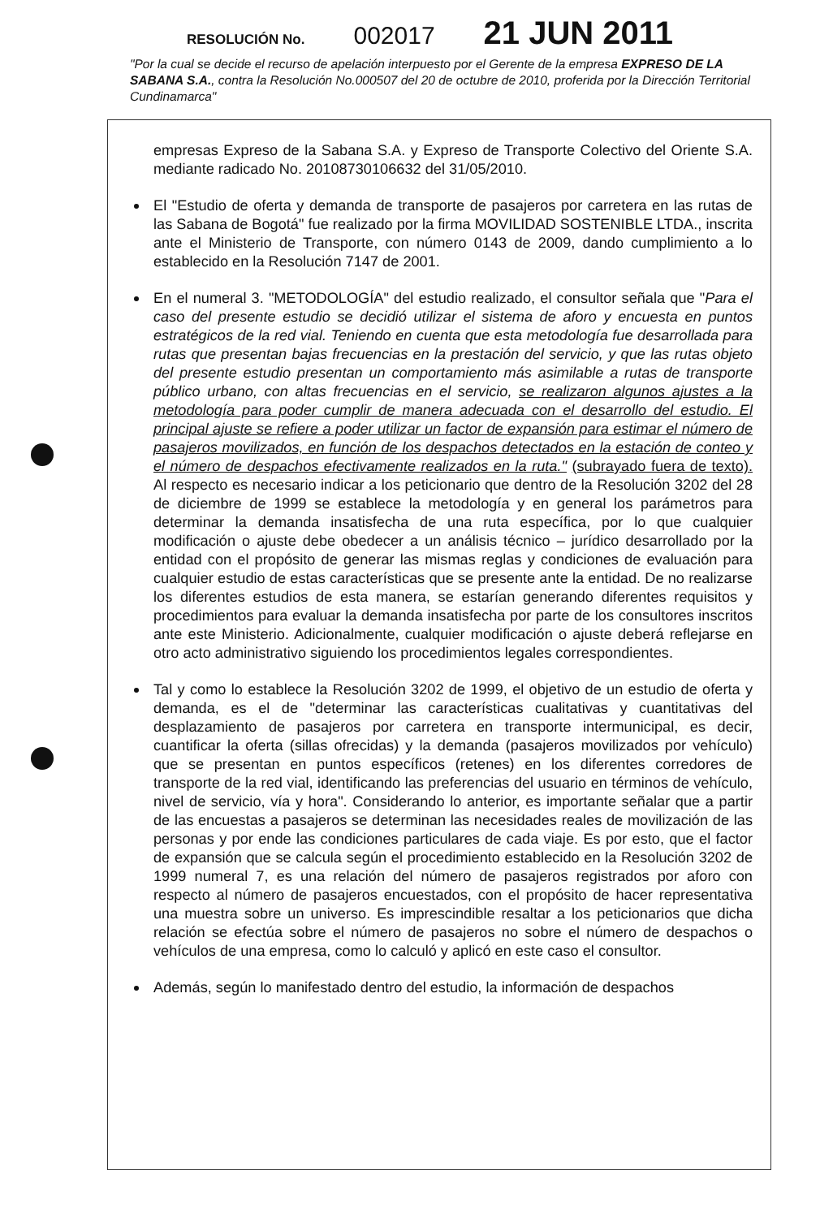RESOLUCIÓN No. 002017 21 JUN 2011
"Por la cual se decide el recurso de apelación interpuesto por el Gerente de la empresa EXPRESO DE LA SABANA S.A., contra la Resolución No.000507 del 20 de octubre de 2010, proferida por la Dirección Territorial Cundinamarca"
empresas Expreso de la Sabana S.A. y Expreso de Transporte Colectivo del Oriente S.A. mediante radicado No. 20108730106632 del 31/05/2010.
El "Estudio de oferta y demanda de transporte de pasajeros por carretera en las rutas de las Sabana de Bogotá" fue realizado por la firma MOVILIDAD SOSTENIBLE LTDA., inscrita ante el Ministerio de Transporte, con número 0143 de 2009, dando cumplimiento a lo establecido en la Resolución 7147 de 2001.
En el numeral 3. "METODOLOGÍA" del estudio realizado, el consultor señala que "Para el caso del presente estudio se decidió utilizar el sistema de aforo y encuesta en puntos estratégicos de la red vial. Teniendo en cuenta que esta metodología fue desarrollada para rutas que presentan bajas frecuencias en la prestación del servicio, y que las rutas objeto del presente estudio presentan un comportamiento más asimilable a rutas de transporte público urbano, con altas frecuencias en el servicio, se realizaron algunos ajustes a la metodología para poder cumplir de manera adecuada con el desarrollo del estudio. El principal ajuste se refiere a poder utilizar un factor de expansión para estimar el número de pasajeros movilizados, en función de los despachos detectados en la estación de conteo y el número de despachos efectivamente realizados en la ruta." (subrayado fuera de texto). Al respecto es necesario indicar a los peticionario que dentro de la Resolución 3202 del 28 de diciembre de 1999 se establece la metodología y en general los parámetros para determinar la demanda insatisfecha de una ruta específica, por lo que cualquier modificación o ajuste debe obedecer a un análisis técnico – jurídico desarrollado por la entidad con el propósito de generar las mismas reglas y condiciones de evaluación para cualquier estudio de estas características que se presente ante la entidad. De no realizarse los diferentes estudios de esta manera, se estarían generando diferentes requisitos y procedimientos para evaluar la demanda insatisfecha por parte de los consultores inscritos ante este Ministerio. Adicionalmente, cualquier modificación o ajuste deberá reflejarse en otro acto administrativo siguiendo los procedimientos legales correspondientes.
Tal y como lo establece la Resolución 3202 de 1999, el objetivo de un estudio de oferta y demanda, es el de "determinar las características cualitativas y cuantitativas del desplazamiento de pasajeros por carretera en transporte intermunicipal, es decir, cuantificar la oferta (sillas ofrecidas) y la demanda (pasajeros movilizados por vehículo) que se presentan en puntos específicos (retenes) en los diferentes corredores de transporte de la red vial, identificando las preferencias del usuario en términos de vehículo, nivel de servicio, vía y hora". Considerando lo anterior, es importante señalar que a partir de las encuestas a pasajeros se determinan las necesidades reales de movilización de las personas y por ende las condiciones particulares de cada viaje. Es por esto, que el factor de expansión que se calcula según el procedimiento establecido en la Resolución 3202 de 1999 numeral 7, es una relación del número de pasajeros registrados por aforo con respecto al número de pasajeros encuestados, con el propósito de hacer representativa una muestra sobre un universo. Es imprescindible resaltar a los peticionarios que dicha relación se efectúa sobre el número de pasajeros no sobre el número de despachos o vehículos de una empresa, como lo calculó y aplicó en este caso el consultor.
Además, según lo manifestado dentro del estudio, la información de despachos